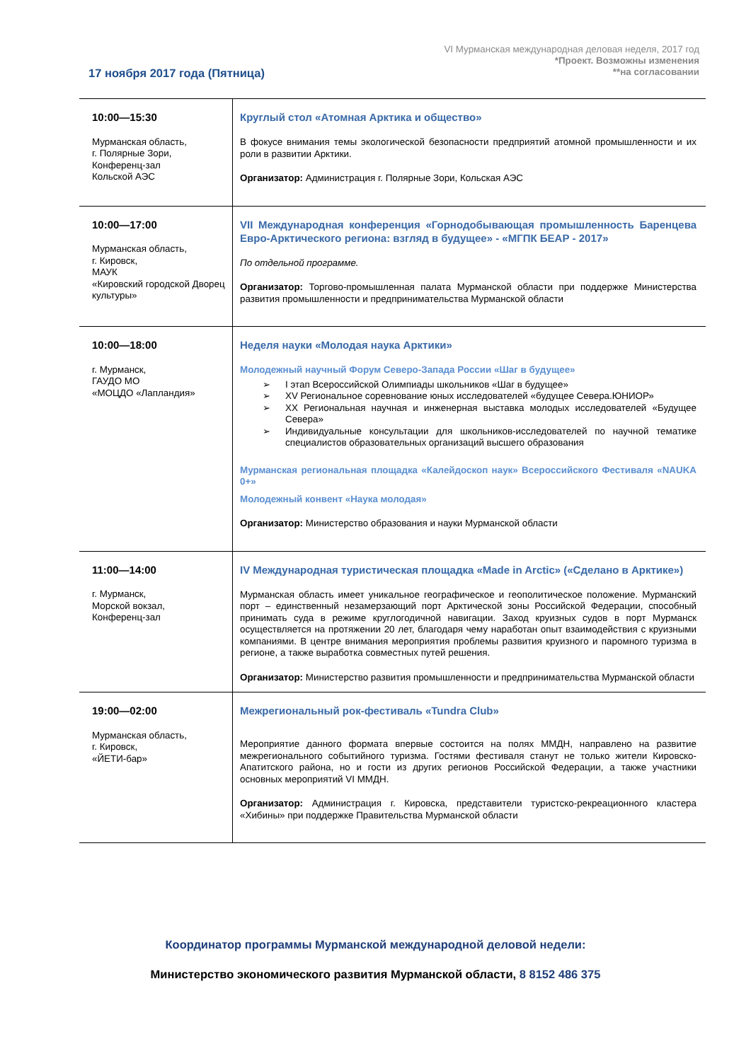VI Мурманская международная деловая неделя, 2017 год
*Проект. Возможны изменения
**на согласовании
17 ноября 2017 года (Пятница)
| 10:00—15:30 Мурманская область, г. Полярные Зори, Конференц-зал Кольской АЭС | Круглый стол «Атомная Арктика и общество» В фокусе внимания темы экологической безопасности предприятий атомной промышленности и их роли в развитии Арктики. Организатор: Администрация г. Полярные Зори, Кольская АЭС |
| 10:00—17:00 Мурманская область, г. Кировск, МАУК «Кировский городской Дворец культуры» | VII Международная конференция «Горнодобывающая промышленность Баренцева Евро-Арктического региона: взгляд в будущее» - «МГПК БЕАР - 2017» По отдельной программе. Организатор: Торгово-промышленная палата Мурманской области при поддержке Министерства развития промышленности и предпринимательства Мурманской области |
| 10:00—18:00 г. Мурманск, ГАУДО МО «МОЦДО «Лапландия» | Неделя науки «Молодая наука Арктики» Молодежный научный Форум Северо-Запада России «Шаг в будущее» ➢ I этап Всероссийской Олимпиады школьников «Шаг в будущее» ➢ XV Региональное соревнование юных исследователей «будущее Севера.ЮНИОР» ➢ XX Региональная научная и инженерная выставка молодых исследователей «Будущее Севера» ➢ Индивидуальные консультации для школьников-исследователей по научной тематике специалистов образовательных организаций высшего образования Мурманская региональная площадка «Калейдоскоп наук» Всероссийского Фестиваля «NAUKA 0+» Молодежный конвент «Наука молодая» Организатор: Министерство образования и науки Мурманской области |
| 11:00—14:00 г. Мурманск, Морской вокзал, Конференц-зал | IV Международная туристическая площадка «Made in Arctic» («Сделано в Арктике») Мурманская область имеет уникальное географическое и геополитическое положение. Мурманский порт – единственный незамерзающий порт Арктической зоны Российской Федерации, способный принимать суда в режиме круглогодичной навигации. Заход круизных судов в порт Мурманск осуществляется на протяжении 20 лет, благодаря чему наработан опыт взаимодействия с круизными компаниями. В центре внимания мероприятия проблемы развития круизного и паромного туризма в регионе, а также выработка совместных путей решения. Организатор: Министерство развития промышленности и предпринимательства Мурманской области |
| 19:00—02:00 Мурманская область, г. Кировск, «ЙЕТИ-бар» | Межрегиональный рок-фестиваль «Tundra Club» Мероприятие данного формата впервые состоится на полях ММДН, направлено на развитие межрегионального событийного туризма. Гостями фестиваля станут не только жители Кировско-Апатитского района, но и гости из других регионов Российской Федерации, а также участники основных мероприятий VI ММДН. Организатор: Администрация г. Кировска, представители туристско-рекреационного кластера «Хибины» при поддержке Правительства Мурманской области |
Координатор программы Мурманской международной деловой недели:
Министерство экономического развития Мурманской области, 8 8152 486 375